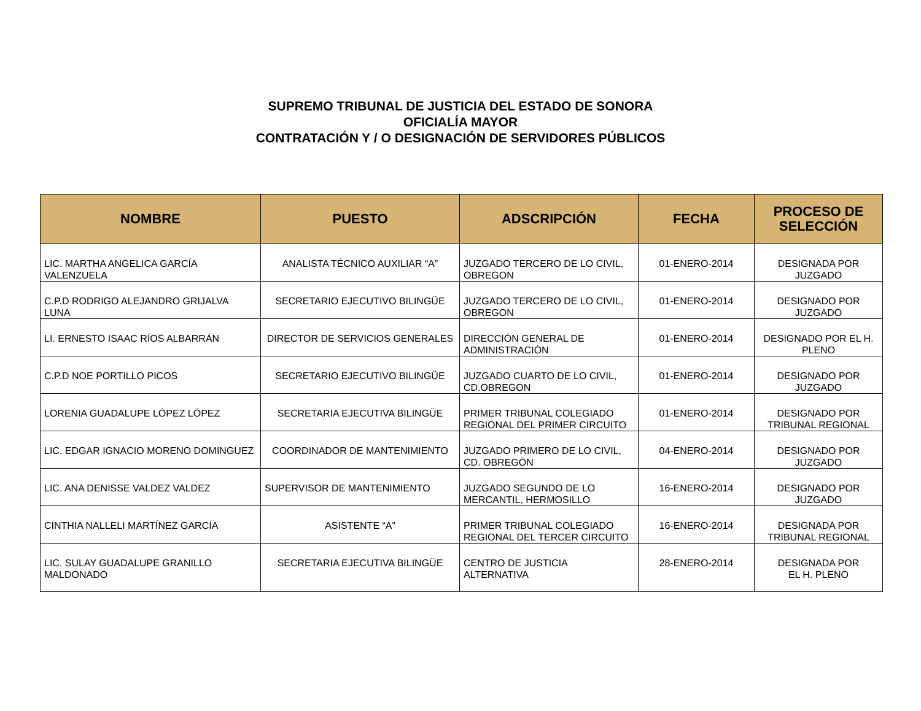SUPREMO TRIBUNAL DE JUSTICIA DEL ESTADO DE SONORA
OFICIALÍA MAYOR
CONTRATACIÓN Y / O DESIGNACIÓN DE SERVIDORES PÚBLICOS
| NOMBRE | PUESTO | ADSCRIPCIÓN | FECHA | PROCESO DE SELECCIÓN |
| --- | --- | --- | --- | --- |
| LIC. MARTHA ANGELICA GARCÍA VALENZUELA | ANALISTA TÉCNICO AUXILIAR “A” | JUZGADO TERCERO DE LO CIVIL, OBREGON | 01-ENERO-2014 | DESIGNADA POR JUZGADO |
| C.P.D RODRIGO ALEJANDRO GRIJALVA LUNA | SECRETARIO EJECUTIVO BILINGÜE | JUZGADO TERCERO DE LO CIVIL, OBREGON | 01-ENERO-2014 | DESIGNADO POR JUZGADO |
| LI. ERNESTO ISAAC RÍOS ALBARRÁN | DIRECTOR DE SERVICIOS GENERALES | DIRECCIÓN GENERAL DE ADMINISTRACIÓN | 01-ENERO-2014 | DESIGNADO POR EL H. PLENO |
| C.P.D NOE PORTILLO PICOS | SECRETARIO EJECUTIVO BILINGÜE | JUZGADO CUARTO DE LO CIVIL, CD.OBREGON | 01-ENERO-2014 | DESIGNADO POR JUZGADO |
| LORENIA GUADALUPE LÓPEZ LÓPEZ | SECRETARIA EJECUTIVA BILINGÜE | PRIMER TRIBUNAL COLEGIADO REGIONAL DEL PRIMER CIRCUITO | 01-ENERO-2014 | DESIGNADO POR TRIBUNAL REGIONAL |
| LIC. EDGAR IGNACIO MORENO DOMINGUEZ | COORDINADOR DE MANTENIMIENTO | JUZGADO PRIMERO DE LO CIVIL, CD. OBREGÓN | 04-ENERO-2014 | DESIGNADO POR JUZGADO |
| LIC. ANA DENISSE VALDEZ VALDEZ | SUPERVISOR DE MANTENIMIENTO | JUZGADO SEGUNDO DE LO MERCANTIL, HERMOSILLO | 16-ENERO-2014 | DESIGNADO POR JUZGADO |
| CINTHIA NALLELI MARTÍNEZ GARCÍA | ASISTENTE “A” | PRIMER TRIBUNAL COLEGIADO REGIONAL DEL TERCER CIRCUITO | 16-ENERO-2014 | DESIGNADA POR TRIBUNAL REGIONAL |
| LIC. SULAY GUADALUPE GRANILLO MALDONADO | SECRETARIA EJECUTIVA BILINGÜE | CENTRO DE JUSTICIA ALTERNATIVA | 28-ENERO-2014 | DESIGNADA POR EL H. PLENO |